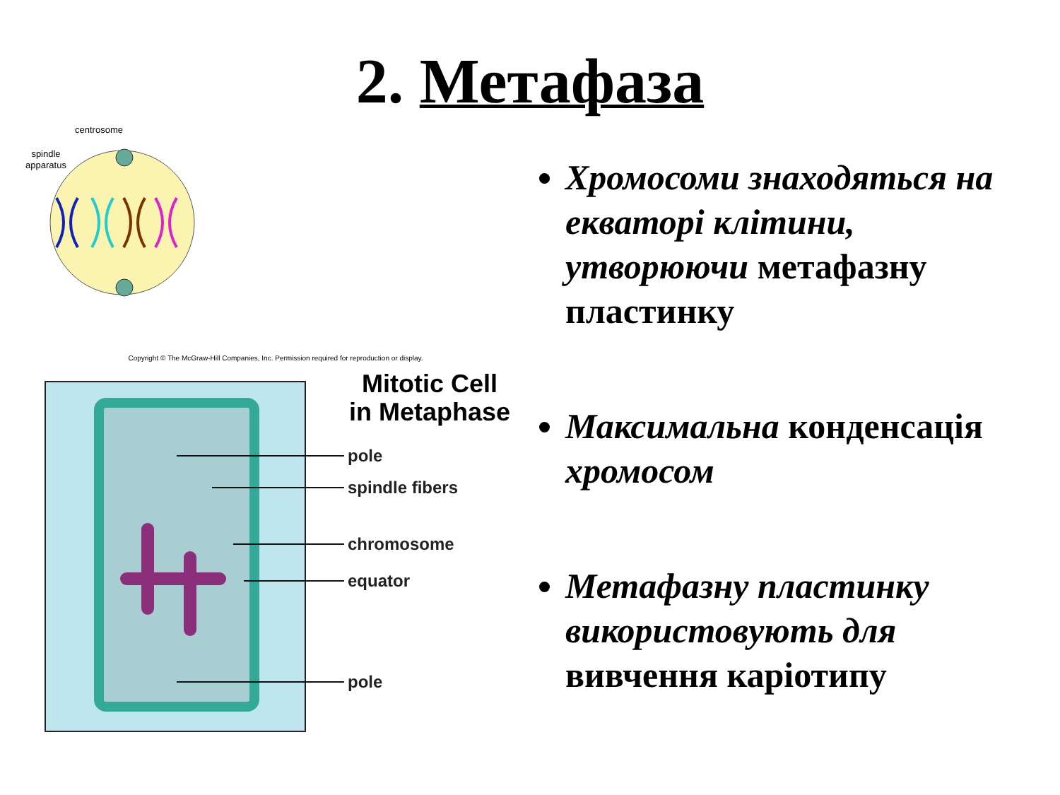2. Метафаза
centrosome
spindle
apparatus
Copyright © The McGraw-Hill Companies, Inc. Permission required for reproduction or display.
Mitotic Cell
in Metaphase
pole
spindle fibers
chromosome
equator
pole
Хромосоми знаходяться на екваторі клітини, утворюючи метафазну пластинку
Максимальна конденсація хромосом
Метафазну пластинку використовують для вивчення каріотипу